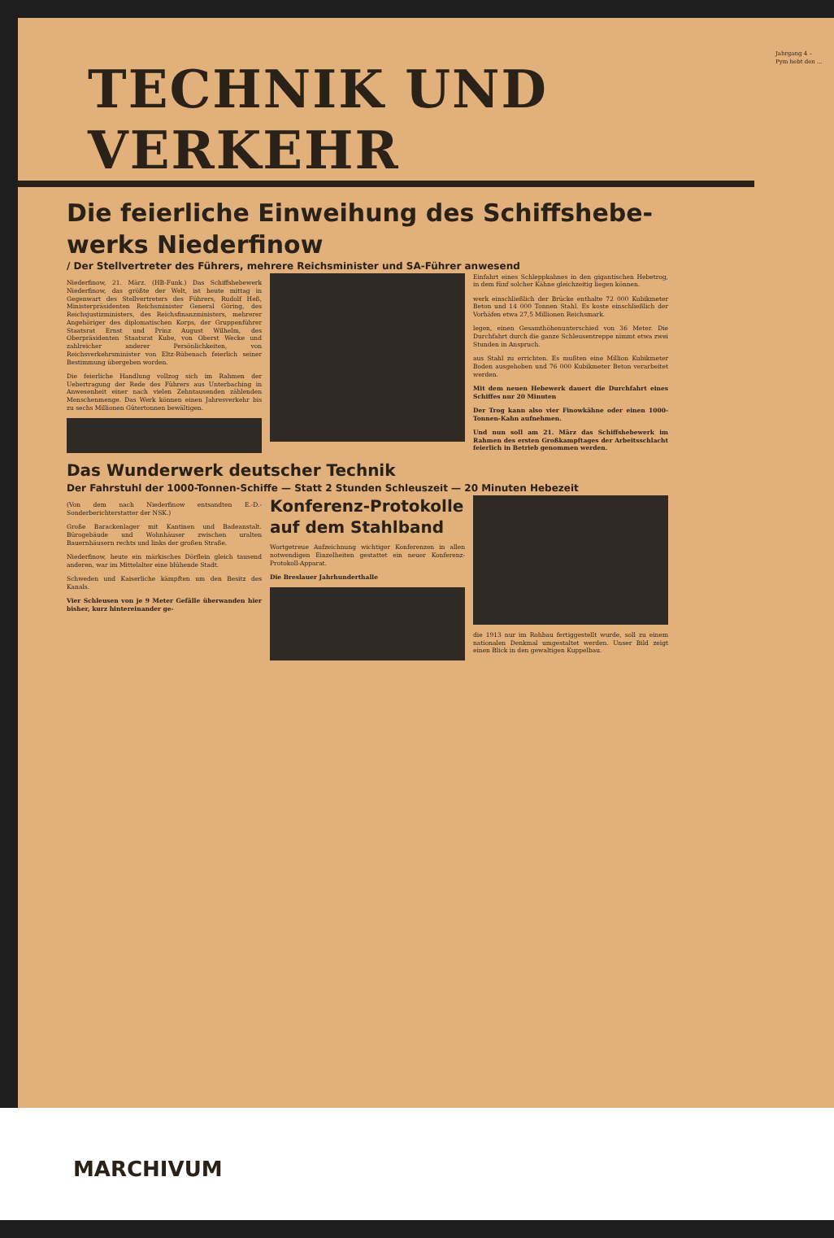TECHNIK UND VERKEHR
Die feierliche Einweihung des Schiffshebe-werks Niederfinow
/ Der Stellvertreter des Führers, mehrere Reichsminister und SA-Führer anwesend
Niederfinow, 21. März. (HB-Funk.) Das Schiffshebewerk Niederfinow, das größte der Welt, ist heute mittag in Gegenwart des Stellvertreters des Führers, Rudolf Heß, Ministerpräsidenten Reichsminister General Göring, des Reichsjustizministers, des Reichsfinanzministers, mehrerer Angehöriger des diplomatischen Korps, der Gruppenführer Staatsrat Ernst und Prinz August Wilhelm, des Oberpräsidenten Staatsrat Kube, von Oberst Wecke und zahlreicher anderer Persönlichkeiten, von Reichsverkehrsminister von Eltz-Rübenach feierlich seiner Bestimmung übergeben worden.
Die feierliche Handlung vollzog sich im Rahmen der Uebertragung der Rede des Führers aus Unterbaching in Anwesenheit einer nach vielen Zehntausenden zählenden Menschenmenge. Das Werk können einen Jahresverkehr bis zu sechs Millionen Gütertonnen bewältigen.
Einfahrt eines Schleppkahnes in den gigantischen Hebetrog, in dem fünf solcher Kähne gleichzeitig liegen können.
werk einschließlich der Brücke enthalte 72 000 Kubikmeter Beton und 14 000 Tonnen Stahl. Es koste einschließlich der Vorhäfen etwa 27,5 Millionen Reichsmark.
legen, einen Gesamthöhenunterschied von 36 Meter. Die Durchfahrt durch die ganze Schleusentreppe nimmt etwa zwei Stunden in Anspruch.
aus Stahl zu errichten. Es mußten eine Million Kubikmeter Boden ausgehoben und 76 000 Kubikmeter Beton verarbeitet werden.
Mit dem neuen Hebewerk dauert die Durchfahrt eines Schiffes nur 20 Minuten
Der Trog kann also vier Finowkähne oder einen 1000-Tonnen-Kahn aufnehmen.
Und nun soll am 21. März das Schiffshebewerk im Rahmen des ersten Großkampftages der Arbeitsschlacht feierlich in Betrieb genommen werden.
Das Wunderwerk deutscher Technik
Der Fahrstuhl der 1000-Tonnen-Schiffe — Statt 2 Stunden Schleuszeit — 20 Minuten Hebezeit
(Von dem nach Niederfinow entsandten E.-D.-Sonderberichterstatter der NSK.)
Große Barackenlager mit Kantinen und Badeanstalt. Bürogebäude und Wohnhäuser zwischen uralten Bauernhäusern rechts und links der großen Straße.
Niederfinow, heute ein märkisches Dörflein gleich tausend anderen, war im Mittelalter eine blühende Stadt.
Schweden und Kaiserliche kämpften um den Besitz des Kanals.
Vier Schleusen von je 9 Meter Gefälle überwanden hier bisher, kurz hintereinander ge-
Konferenz-Protokolle auf dem Stahlband
Wortgetreue Aufzeichnung wichtiger Konferenzen in allen notwendigen Einzelheiten gestattet ein neuer Konferenz-Protokoll-Apparat.
Die Breslauer Jahrhunderthalle
die 1913 nur im Rohbau fertiggestellt wurde, soll zu einem nationalen Denkmal umgestaltet werden. Unser Bild zeigt einen Blick in den gewaltigen Kuppelbau.
Jahrgang 4 –
Pym hebt den ...
MARCHIVUM